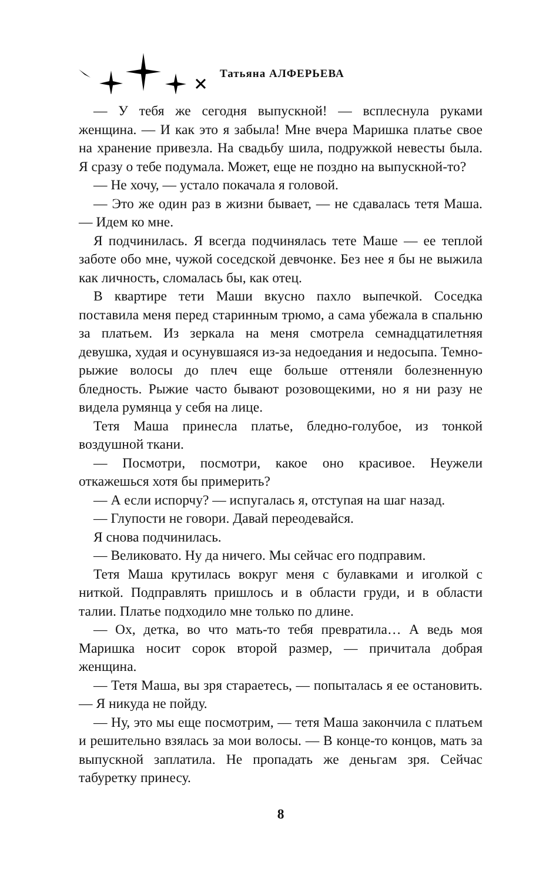Татьяна АЛФЕРЬЕВА
— У тебя же сегодня выпускной! — всплеснула руками женщина. — И как это я забыла! Мне вчера Маришка платье свое на хранение привезла. На свадьбу шила, подружкой невесты была. Я сразу о тебе подумала. Может, еще не поздно на выпускной-то?
— Не хочу, — устало покачала я головой.
— Это же один раз в жизни бывает, — не сдавалась тетя Маша. — Идем ко мне.
Я подчинилась. Я всегда подчинялась тете Маше — ее теплой заботе обо мне, чужой соседской девчонке. Без нее я бы не выжила как личность, сломалась бы, как отец.
В квартире тети Маши вкусно пахло выпечкой. Соседка поставила меня перед старинным трюмо, а сама убежала в спальню за платьем. Из зеркала на меня смотрела семнадцатилетняя девушка, худая и осунувшаяся из-за недоедания и недосыпа. Темно-рыжие волосы до плеч еще больше оттеняли болезненную бледность. Рыжие часто бывают розовощекими, но я ни разу не видела румянца у себя на лице.
Тетя Маша принесла платье, бледно-голубое, из тонкой воздушной ткани.
— Посмотри, посмотри, какое оно красивое. Неужели откажешься хотя бы примерить?
— А если испорчу? — испугалась я, отступая на шаг назад.
— Глупости не говори. Давай переодевайся.
Я снова подчинилась.
— Великовато. Ну да ничего. Мы сейчас его подправим.
Тетя Маша крутилась вокруг меня с булавками и иголкой с ниткой. Подправлять пришлось и в области груди, и в области талии. Платье подходило мне только по длине.
— Ох, детка, во что мать-то тебя превратила… А ведь моя Маришка носит сорок второй размер, — причитала добрая женщина.
— Тетя Маша, вы зря стараетесь, — попыталась я ее остановить. — Я никуда не пойду.
— Ну, это мы еще посмотрим, — тетя Маша закончила с платьем и решительно взялась за мои волосы. — В конце-то концов, мать за выпускной заплатила. Не пропадать же деньгам зря. Сейчас табуретку принесу.
8